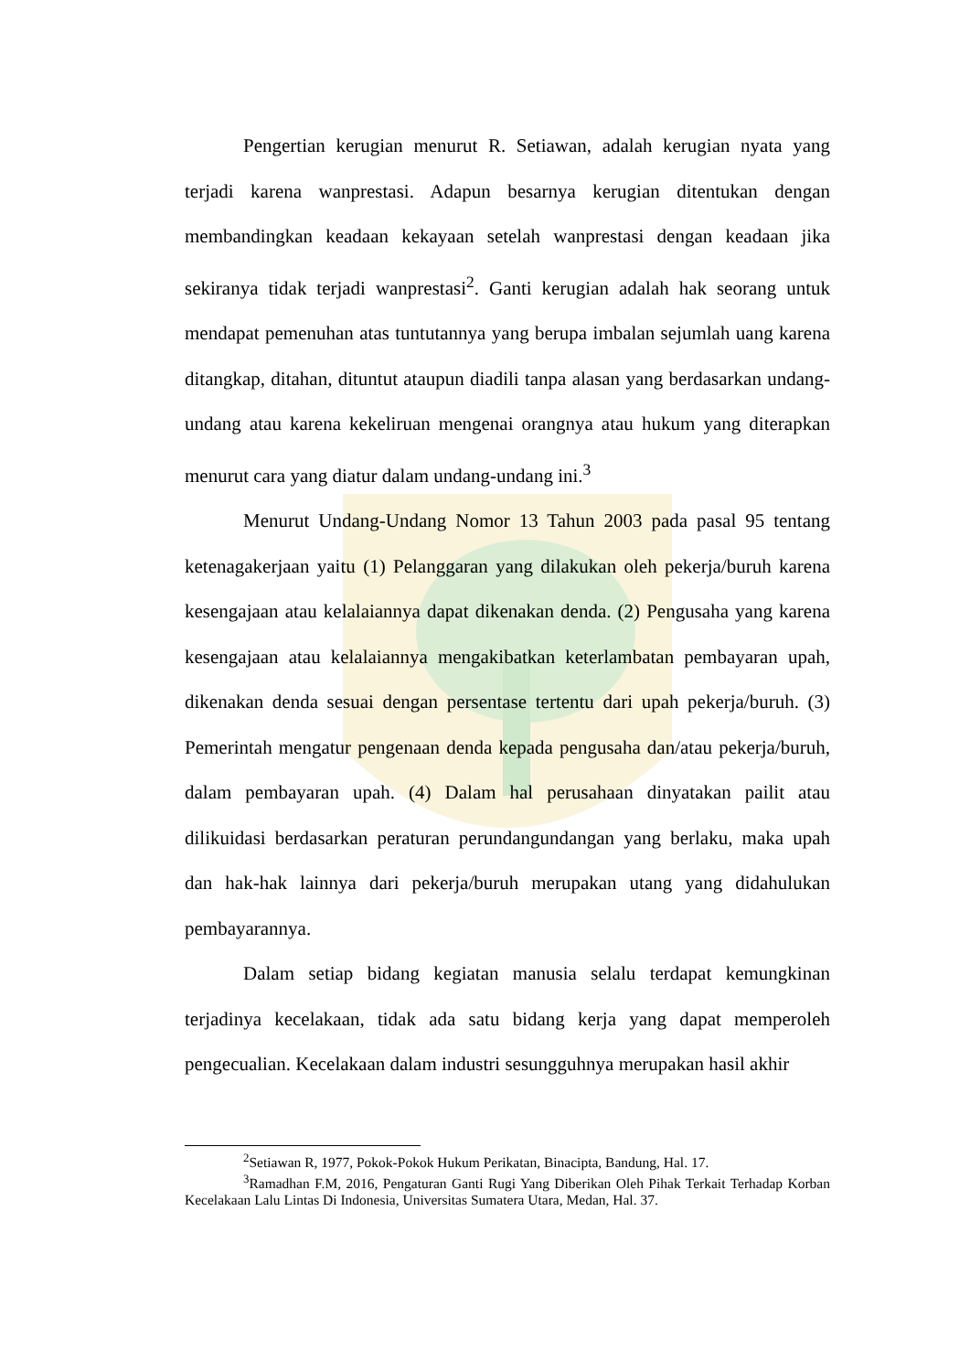Pengertian kerugian menurut R. Setiawan, adalah kerugian nyata yang terjadi karena wanprestasi. Adapun besarnya kerugian ditentukan dengan membandingkan keadaan kekayaan setelah wanprestasi dengan keadaan jika sekiranya tidak terjadi wanprestasi<sup>2</sup>. Ganti kerugian adalah hak seorang untuk mendapat pemenuhan atas tuntutannya yang berupa imbalan sejumlah uang karena ditangkap, ditahan, dituntut ataupun diadili tanpa alasan yang berdasarkan undang-undang atau karena kekeliruan mengenai orangnya atau hukum yang diterapkan menurut cara yang diatur dalam undang-undang ini.<sup>3</sup>
Menurut Undang-Undang Nomor 13 Tahun 2003 pada pasal 95 tentang ketenagakerjaan yaitu (1) Pelanggaran yang dilakukan oleh pekerja/buruh karena kesengajaan atau kelalaiannya dapat dikenakan denda. (2) Pengusaha yang karena kesengajaan atau kelalaiannya mengakibatkan keterlambatan pembayaran upah, dikenakan denda sesuai dengan persentase tertentu dari upah pekerja/buruh. (3) Pemerintah mengatur pengenaan denda kepada pengusaha dan/atau pekerja/buruh, dalam pembayaran upah. (4) Dalam hal perusahaan dinyatakan pailit atau dilikuidasi berdasarkan peraturan perundangundangan yang berlaku, maka upah dan hak-hak lainnya dari pekerja/buruh merupakan utang yang didahulukan pembayarannya.
Dalam setiap bidang kegiatan manusia selalu terdapat kemungkinan terjadinya kecelakaan, tidak ada satu bidang kerja yang dapat memperoleh pengecualian. Kecelakaan dalam industri sesungguhnya merupakan hasil akhir
<sup>2</sup> Setiawan R, 1977, Pokok-Pokok Hukum Perikatan, Binacipta, Bandung, Hal. 17.
<sup>3</sup> Ramadhan F.M, 2016, Pengaturan Ganti Rugi Yang Diberikan Oleh Pihak Terkait Terhadap Korban Kecelakaan Lalu Lintas Di Indonesia, Universitas Sumatera Utara, Medan, Hal. 37.